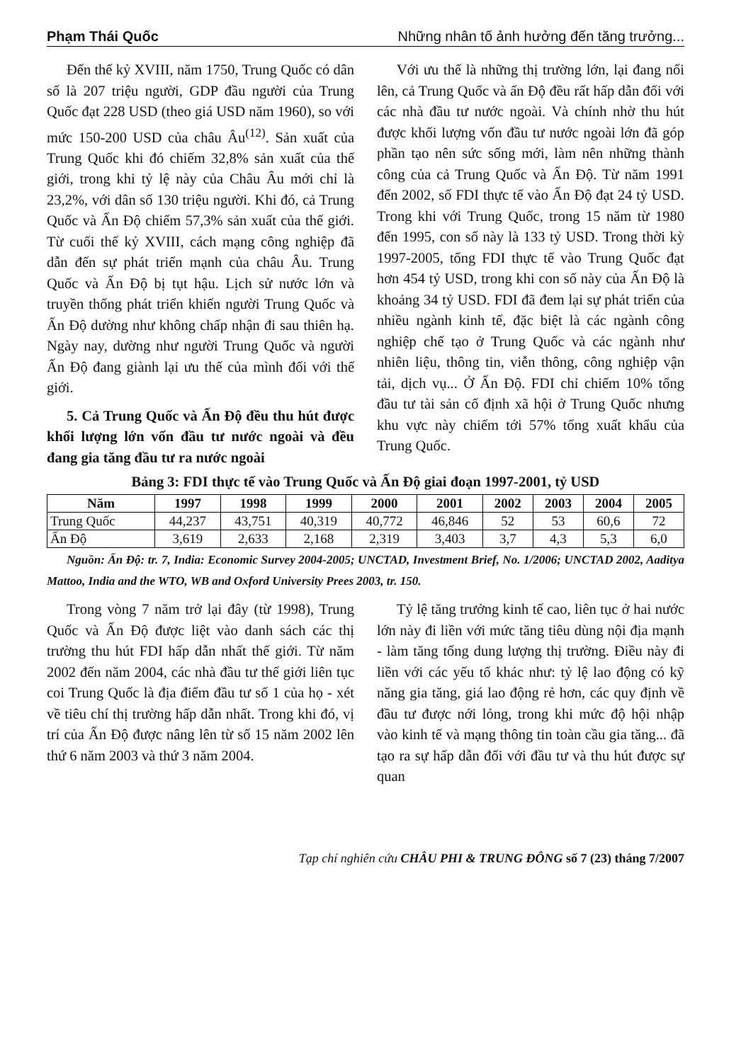Phạm Thái Quốc Những nhân tố ảnh hưởng đến tăng trưởng...
Đến thế kỷ XVIII, năm 1750, Trung Quốc có dân số là 207 triệu người, GDP đầu người của Trung Quốc đạt 228 USD (theo giá USD năm 1960), so với mức 150-200 USD của châu Âu<sup>(12)</sup>. Sản xuất của Trung Quốc khi đó chiếm 32,8% sản xuất của thế giới, trong khi tỷ lệ này của Châu Âu mới chỉ là 23,2%, với dân số 130 triệu người. Khi đó, cả Trung Quốc và Ấn Độ chiếm 57,3% sản xuất của thế giới. Từ cuối thế kỷ XVIII, cách mạng công nghiệp đã dẫn đến sự phát triển mạnh của châu Âu. Trung Quốc và Ấn Độ bị tụt hậu. Lịch sử nước lớn và truyền thống phát triển khiến người Trung Quốc và Ấn Độ dường như không chấp nhận đi sau thiên hạ. Ngày nay, dường như người Trung Quốc và người Ấn Độ đang giành lại ưu thế của mình đối với thế giới.
5. Cả Trung Quốc và Ấn Độ đều thu hút được khối lượng lớn vốn đầu tư nước ngoài và đều đang gia tăng đầu tư ra nước ngoài
Với ưu thế là những thị trường lớn, lại đang nổi lên, cả Trung Quốc và ấn Độ đều rất hấp dẫn đối với các nhà đầu tư nước ngoài. Và chính nhờ thu hút được khối lượng vốn đầu tư nước ngoài lớn đã góp phần tạo nên sức sống mới, làm nên những thành công của cả Trung Quốc và Ấn Độ. Từ năm 1991 đến 2002, số FDI thực tế vào Ấn Độ đạt 24 tỷ USD. Trong khi với Trung Quốc, trong 15 năm từ 1980 đến 1995, con số này là 133 tỷ USD. Trong thời kỳ 1997-2005, tổng FDI thực tế vào Trung Quốc đạt hơn 454 tỷ USD, trong khi con số này của Ấn Độ là khoảng 34 tỷ USD. FDI đã đem lại sự phát triển của nhiều ngành kinh tế, đặc biệt là các ngành công nghiệp chế tạo ở Trung Quốc và các ngành như nhiên liệu, thông tin, viễn thông, công nghiệp vận tải, dịch vụ... Ở Ấn Độ. FDI chỉ chiếm 10% tổng đầu tư tài sản cố định xã hội ở Trung Quốc nhưng khu vực này chiếm tới 57% tổng xuất khẩu của Trung Quốc.
Bảng 3: FDI thực tế vào Trung Quốc và Ấn Độ giai đoạn 1997-2001, tỷ USD
| Năm | 1997 | 1998 | 1999 | 2000 | 2001 | 2002 | 2003 | 2004 | 2005 |
| --- | --- | --- | --- | --- | --- | --- | --- | --- | --- |
| Trung Quốc | 44,237 | 43,751 | 40,319 | 40,772 | 46,846 | 52 | 53 | 60,6 | 72 |
| Ấn Độ | 3,619 | 2,633 | 2,168 | 2,319 | 3,403 | 3,7 | 4,3 | 5,3 | 6,0 |
Nguồn: Ấn Độ: tr. 7, India: Economic Survey 2004-2005; UNCTAD, Investment Brief, No. 1/2006; UNCTAD 2002, Aaditya Mattoo, India and the WTO, WB and Oxford University Prees 2003, tr. 150.
Trong vòng 7 năm trở lại đây (từ 1998), Trung Quốc và Ấn Độ được liệt vào danh sách các thị trường thu hút FDI hấp dẫn nhất thế giới. Từ năm 2002 đến năm 2004, các nhà đầu tư thế giới liên tục coi Trung Quốc là địa điểm đầu tư số 1 của họ - xét về tiêu chí thị trường hấp dẫn nhất. Trong khi đó, vị trí của Ấn Độ được nâng lên từ số 15 năm 2002 lên thứ 6 năm 2003 và thứ 3 năm 2004.
Tỷ lệ tăng trưởng kinh tế cao, liên tục ở hai nước lớn này đi liền với mức tăng tiêu dùng nội địa mạnh - làm tăng tổng dung lượng thị trường. Điều này đi liền với các yếu tố khác như: tỷ lệ lao động có kỹ năng gia tăng, giá lao động rẻ hơn, các quy định về đầu tư được nới lỏng, trong khi mức độ hội nhập vào kinh tế và mạng thông tin toàn cầu gia tăng... đã tạo ra sự hấp dẫn đối với đầu tư và thu hút được sự quan
Tạp chí nghiên cứu CHÂU PHI & TRUNG ĐÔNG số 7 (23) tháng 7/2007